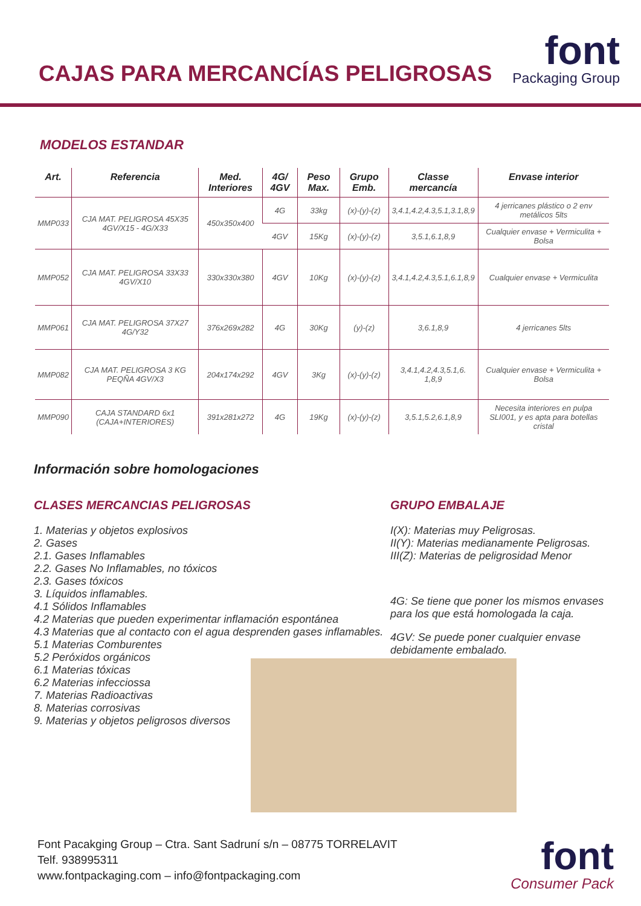CAJAS PARA MERCANCÍAS PELIGROSAS
font
Packaging Group
MODELOS ESTANDAR
| Art. | Referencia | Med. Interiores | 4G/ 4GV | Peso Max. | Grupo Emb. | Classe mercancía | Envase interior |
| --- | --- | --- | --- | --- | --- | --- | --- |
| MMP033 | CJA MAT. PELIGROSA 45X35 4GV/X15 - 4G/X33 | 450x350x400 | 4G | 33kg | (x)-(y)-(z) | 3,4.1,4.2,4.3,5.1,3.1,8,9 | 4 jerricanes plástico o 2 env metálicos 5lts |
| | | | 4GV | 15Kg | (x)-(y)-(z) | 3,5.1,6.1,8,9 | Cualquier envase + Vermiculita + Bolsa |
| MMP052 | CJA MAT. PELIGROSA 33X33 4GV/X10 | 330x330x380 | 4GV | 10Kg | (x)-(y)-(z) | 3,4.1,4.2,4.3,5.1,6.1,8,9 | Cualquier envase + Vermiculita |
| MMP061 | CJA MAT. PELIGROSA 37X27 4G/Y32 | 376x269x282 | 4G | 30Kg | (y)-(z) | 3,6.1,8,9 | 4 jerricanes 5lts |
| MMP082 | CJA MAT. PELIGROSA 3 KG PEQÑA 4GV/X3 | 204x174x292 | 4GV | 3Kg | (x)-(y)-(z) | 3,4.1,4.2,4.3,5.1,6. 1,8,9 | Cualquier envase + Vermiculita + Bolsa |
| MMP090 | CAJA STANDARD 6x1 (CAJA+INTERIORES) | 391x281x272 | 4G | 19Kg | (x)-(y)-(z) | 3,5.1,5.2,6.1,8,9 | Necesita interiores en pulpa SLI001, y es apta para botellas cristal |
Información sobre homologaciones
CLASES MERCANCIAS PELIGROSAS
1. Materias y objetos explosivos
2. Gases
2.1. Gases Inflamables
2.2. Gases No Inflamables, no tóxicos
2.3. Gases tóxicos
3. Líquidos inflamables.
4.1 Sólidos Inflamables
4.2 Materias que pueden experimentar inflamación espontánea
4.3 Materias que al contacto con el agua desprenden gases inflamables.
5.1 Materias Comburentes
5.2 Peróxidos orgánicos
6.1 Materias tóxicas
6.2 Materias infecciossa
7. Materias Radioactivas
8. Materias corrosivas
9. Materias y objetos peligrosos diversos
GRUPO EMBALAJE
I(X): Materias muy Peligrosas.
II(Y): Materias medianamente Peligrosas.
III(Z): Materias de peligrosidad Menor
4G: Se tiene que poner los mismos envases para los que está homologada la caja.
4GV: Se puede poner cualquier envase debidamente embalado.
Font Pacakging Group – Ctra. Sant Sadruní s/n – 08775 TORRELAVIT
Telf. 938995311
www.fontpackaging.com – info@fontpackaging.com
font
Consumer Pack